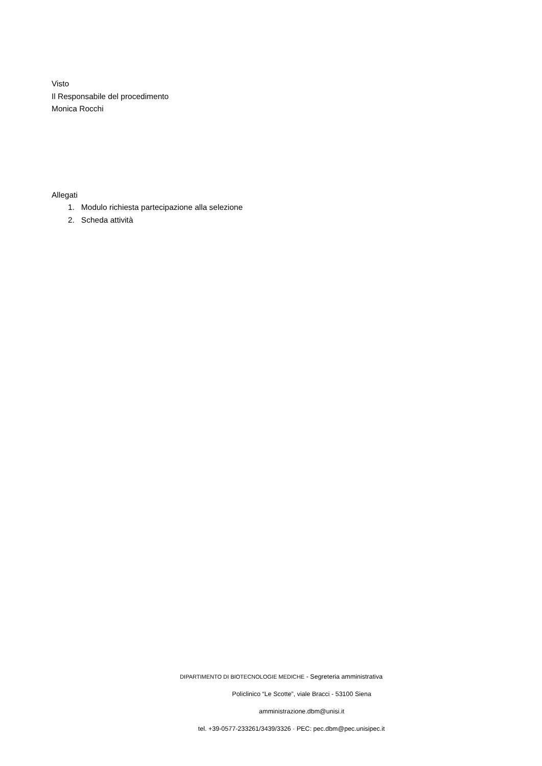Visto
Il Responsabile del procedimento
Monica Rocchi
Allegati
1. Modulo richiesta partecipazione alla selezione
2. Scheda attività
DIPARTIMENTO DI BIOTECNOLOGIE MEDICHE - Segreteria amministrativa
Policlinico “Le Scotte”, viale Bracci - 53100 Siena
amministrazione.dbm@unisi.it
tel. +39-0577-233261/3439/3326 · PEC: pec.dbm@pec.unisipec.it